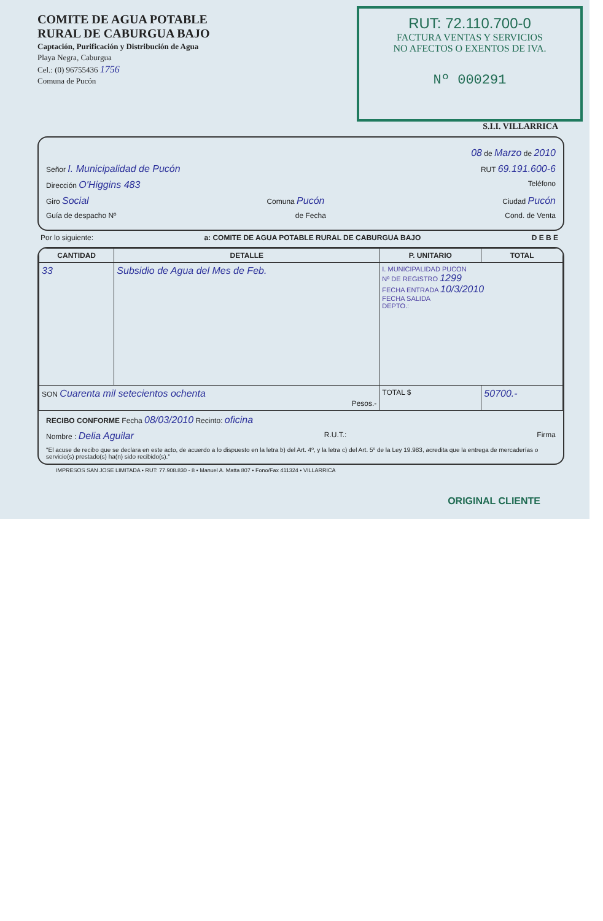COMITE DE AGUA POTABLE
RURAL DE CABURGUA BAJO
Captación, Purificación y Distribución de Agua
Playa Negra, Caburgua
Cel.: (0) 96755436 1756
Comuna de Pucón
RUT: 72.110.700-0
FACTURA VENTAS Y SERVICIOS
NO AFECTOS O EXENTOS DE IVA.
Nº 000291
S.I.I. VILLARRICA
08 de Marzo de 2010
Señor I. Municipalidad de Pucón RUT 69.191.600-6
Dirección O'Higgins 483 Teléfono
Giro Social Comuna Pucón Ciudad Pucón
Guía de despacho Nº de Fecha Cond. de Venta
Por lo siguiente: a: COMITE DE AGUA POTABLE RURAL DE CABURGUA BAJO D E B E
| CANTIDAD | DETALLE | P. UNITARIO | TOTAL |
| --- | --- | --- | --- |
| 33 | Subsidio de Agua del Mes de Feb. | I. MUNICIPALIDAD PUCON Nº DE REGISTRO 1299 FECHA ENTRADA 10/3/2010 FECHA SALIDA DEPTO.: | |
| SON Cuarenta mil setecientos ochenta Pesos.- | | TOTAL $ | 50700.- |
RECIBO CONFORME Fecha 08/03/2010 Recinto: oficina
Nombre : Delia Aguilar R.U.T.: Firma
"El acuse de recibo que se declara en este acto, de acuerdo a lo dispuesto en la letra b) del Art. 4º, y la letra c) del Art. 5º de la Ley 19.983, acredita que la entrega de mercaderías o servicio(s) prestado(s) ha(n) sido recibido(s)."
IMPRESOS SAN JOSE LIMITADA • RUT: 77.908.830 - 8 • Manuel A. Matta 807 • Fono/Fax 411324 • VILLARRICA
ORIGINAL CLIENTE